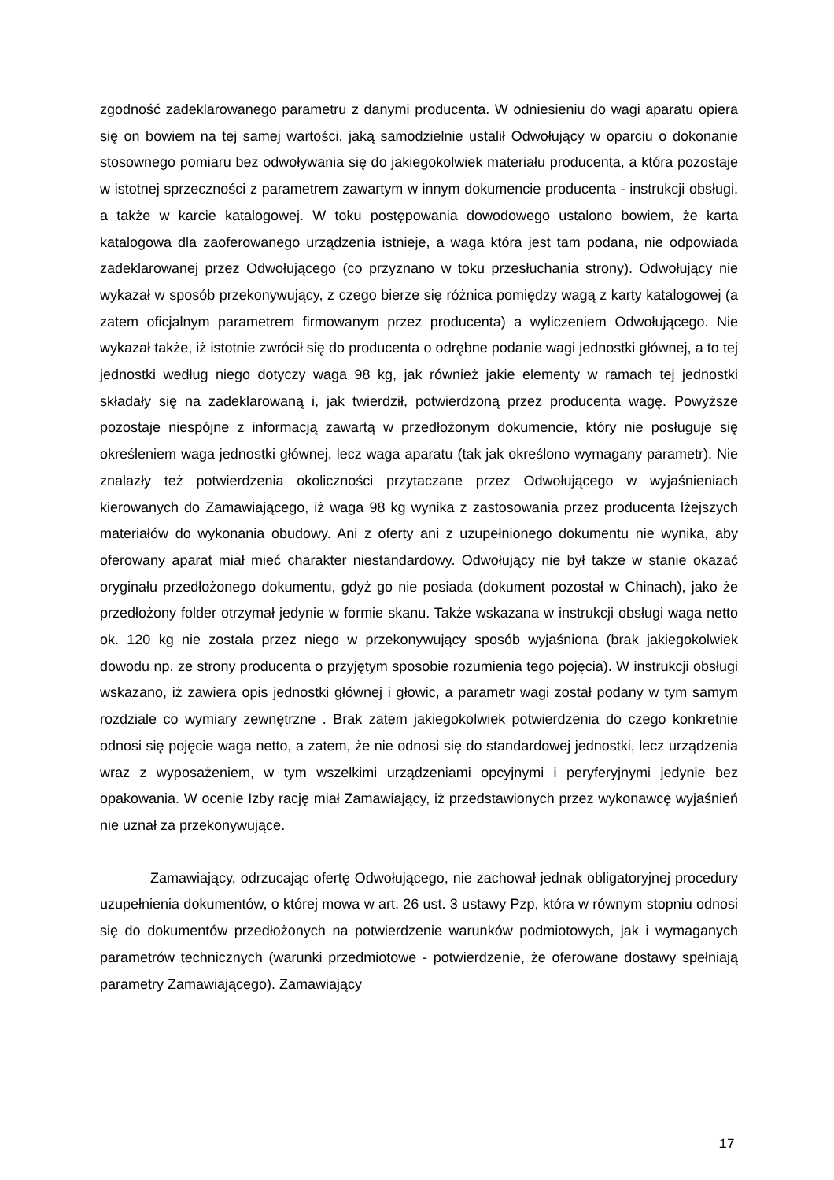zgodność zadeklarowanego parametru z danymi producenta. W odniesieniu do wagi aparatu opiera się on bowiem na tej samej wartości, jaką samodzielnie ustalił Odwołujący w oparciu o dokonanie stosownego pomiaru bez odwoływania się do jakiegokolwiek materiału producenta, a która pozostaje w istotnej sprzeczności z parametrem zawartym w innym dokumencie producenta - instrukcji obsługi, a także w karcie katalogowej. W toku postępowania dowodowego ustalono bowiem, że karta katalogowa dla zaoferowanego urządzenia istnieje, a waga która jest tam podana, nie odpowiada zadeklarowanej przez Odwołującego (co przyznano w toku przesłuchania strony). Odwołujący nie wykazał w sposób przekonywujący, z czego bierze się różnica pomiędzy wagą z karty katalogowej (a zatem oficjalnym parametrem firmowanym przez producenta) a wyliczeniem Odwołującego. Nie wykazał także, iż istotnie zwrócił się do producenta o odrębne podanie wagi jednostki głównej, a to tej jednostki według niego dotyczy waga 98 kg, jak również jakie elementy w ramach tej jednostki składały się na zadeklarowaną i, jak twierdził, potwierdzoną przez producenta wagę. Powyższe pozostaje niespójne z informacją zawartą w przedłożonym dokumencie, który nie posługuje się określeniem waga jednostki głównej, lecz waga aparatu (tak jak określono wymagany parametr). Nie znalazły też potwierdzenia okoliczności przytaczane przez Odwołującego w wyjaśnieniach kierowanych do Zamawiającego, iż waga 98 kg wynika z zastosowania przez producenta lżejszych materiałów do wykonania obudowy. Ani z oferty ani z uzupełnionego dokumentu nie wynika, aby oferowany aparat miał mieć charakter niestandardowy. Odwołujący nie był także w stanie okazać oryginału przedłożonego dokumentu, gdyż go nie posiada (dokument pozostał w Chinach), jako że przedłożony folder otrzymał jedynie w formie skanu. Także wskazana w instrukcji obsługi waga netto ok. 120 kg nie została przez niego w przekonywujący sposób wyjaśniona (brak jakiegokolwiek dowodu np. ze strony producenta o przyjętym sposobie rozumienia tego pojęcia). W instrukcji obsługi wskazano, iż zawiera opis jednostki głównej i głowic, a parametr wagi został podany w tym samym rozdziale co wymiary zewnętrzne . Brak zatem jakiegokolwiek potwierdzenia do czego konkretnie odnosi się pojęcie waga netto, a zatem, że nie odnosi się do standardowej jednostki, lecz urządzenia wraz z wyposażeniem, w tym wszelkimi urządzeniami opcyjnymi i peryferyjnymi jedynie bez opakowania. W ocenie Izby rację miał Zamawiający, iż przedstawionych przez wykonawcę wyjaśnień nie uznał za przekonywujące.
Zamawiający, odrzucając ofertę Odwołującego, nie zachował jednak obligatoryjnej procedury uzupełnienia dokumentów, o której mowa w art. 26 ust. 3 ustawy Pzp, która w równym stopniu odnosi się do dokumentów przedłożonych na potwierdzenie warunków podmiotowych, jak i wymaganych parametrów technicznych (warunki przedmiotowe - potwierdzenie, że oferowane dostawy spełniają parametry Zamawiającego). Zamawiający
17